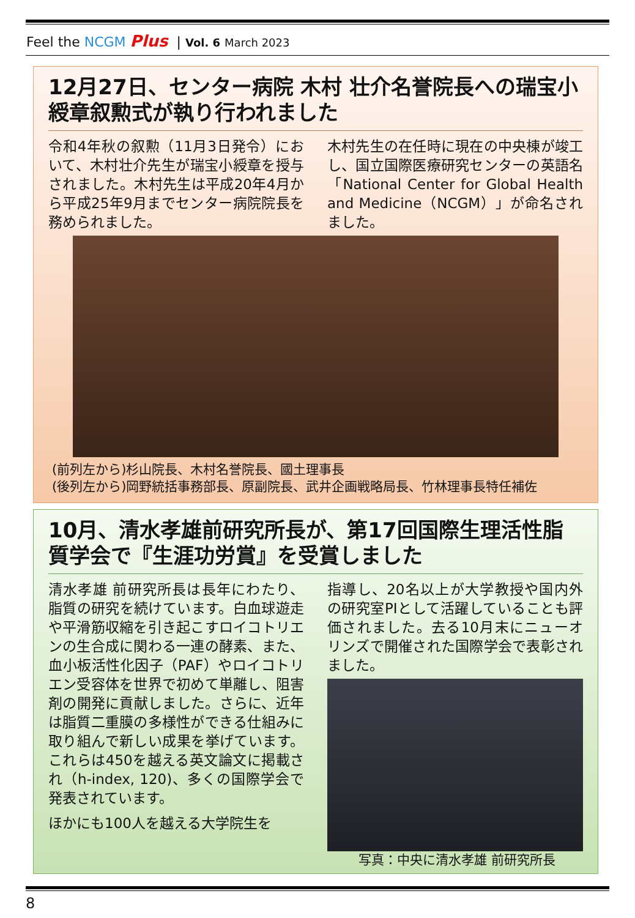Feel the NCGM Plus | Vol. 6 March 2023
12月27日、センター病院 木村 壮介名誉院長への瑞宝小綬章叙勲式が執り行われました
令和4年秋の叙勲（11月3日発令）において、木村壮介先生が瑞宝小綬章を授与されました。木村先生は平成20年4月から平成25年9月までセンター病院院長を務められました。
木村先生の在任時に現在の中央棟が竣工し、国立国際医療研究センターの英語名「National Center for Global Health and Medicine（NCGM）」が命名されました。
(前列左から)杉山院長、木村名誉院長、國土理事長
(後列左から)岡野統括事務部長、原副院長、武井企画戦略局長、竹林理事長特任補佐
10月、清水孝雄前研究所長が、第17回国際生理活性脂質学会で『生涯功労賞』を受賞しました
清水孝雄 前研究所長は長年にわたり、脂質の研究を続けています。白血球遊走や平滑筋収縮を引き起こすロイコトリエンの生合成に関わる一連の酵素、また、血小板活性化因子（PAF）やロイコトリエン受容体を世界で初めて単離し、阻害剤の開発に貢献しました。さらに、近年は脂質二重膜の多様性ができる仕組みに取り組んで新しい成果を挙げています。これらは450を越える英文論文に掲載され（h-index, 120)、多くの国際学会で発表されています。
ほかにも100人を越える大学院生を
指導し、20名以上が大学教授や国内外の研究室PIとして活躍していることも評価されました。去る10月末にニューオリンズで開催された国際学会で表彰されました。
写真：中央に清水孝雄 前研究所長
8